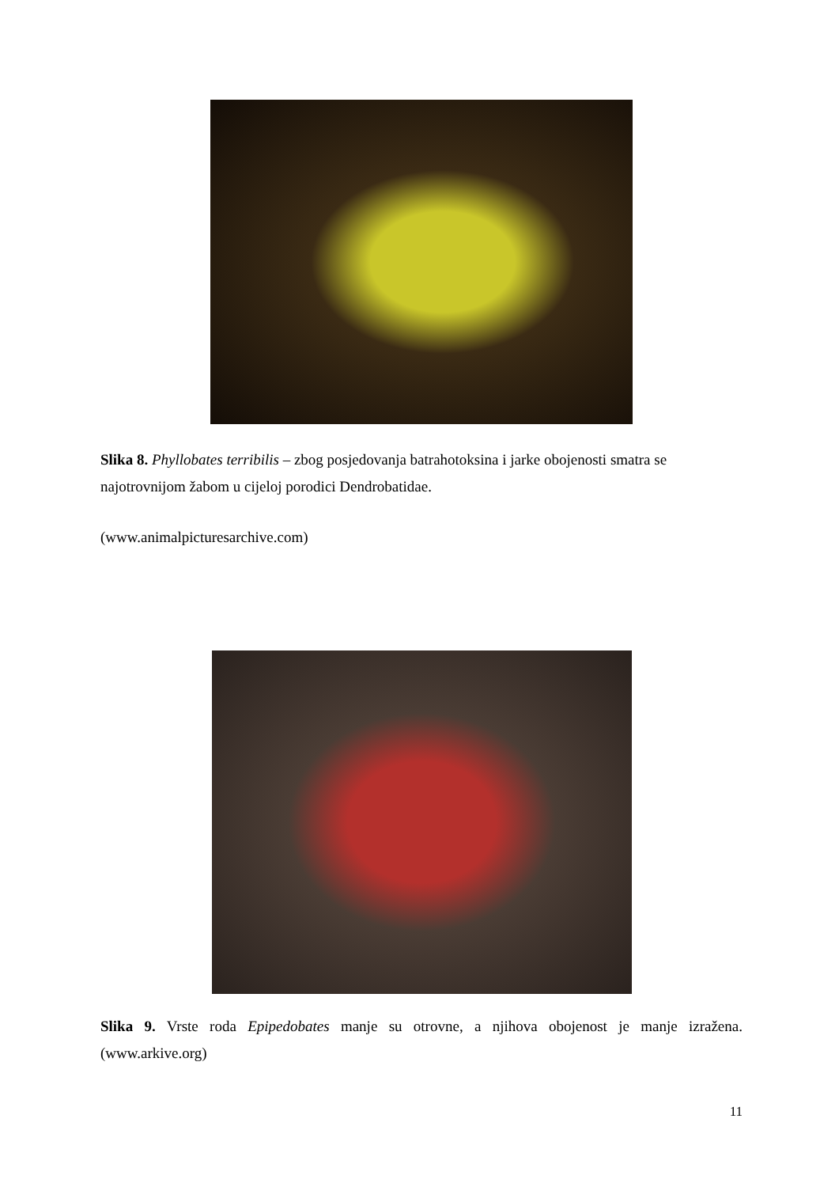Slika 8. Phyllobates terribilis – zbog posjedovanja batrahotoksina i jarke obojenosti smatra se najotrovnijom žabom u cijeloj porodici Dendrobatidae.
(www.animalpicturesarchive.com)
Slika 9. Vrste roda Epipedobates manje su otrovne, a njihova obojenost je manje izražena. (www.arkive.org)
11